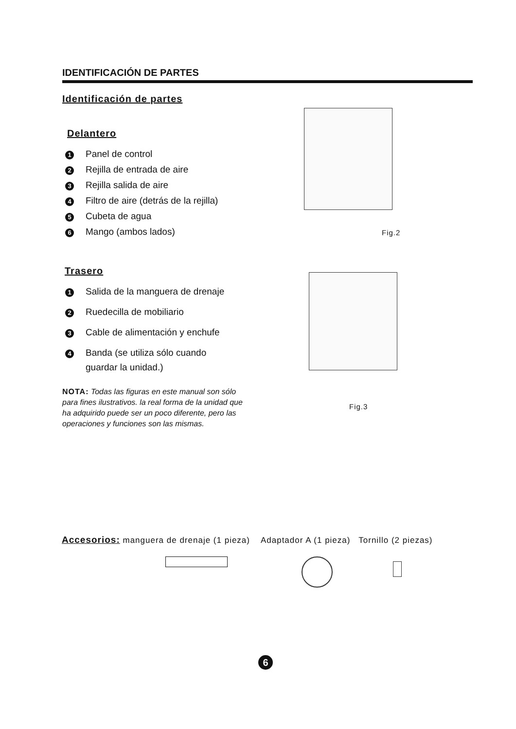IDENTIFICACIÓN DE PARTES
Identificación de partes
Delantero
1 Panel de control
2 Rejilla de entrada de aire
3 Rejilla salida de aire
4 Filtro de aire (detrás de la rejilla)
5 Cubeta de agua
6 Mango (ambos lados)
Trasero
1 Salida de la manguera de drenaje
2 Ruedecilla de mobiliario
3 Cable de alimentación y enchufe
4 Banda (se utiliza sólo cuando
guardar la unidad.)
NOTA: Todas las figuras en este manual son sólo para fines ilustrativos. la real forma de la unidad que ha adquirido puede ser un poco diferente, pero las operaciones y funciones son las mismas.
Fig.2
Fig.3
Accesorios: manguera de drenaje (1 pieza) Adaptador A (1 pieza) Tornillo (2 piezas)
6